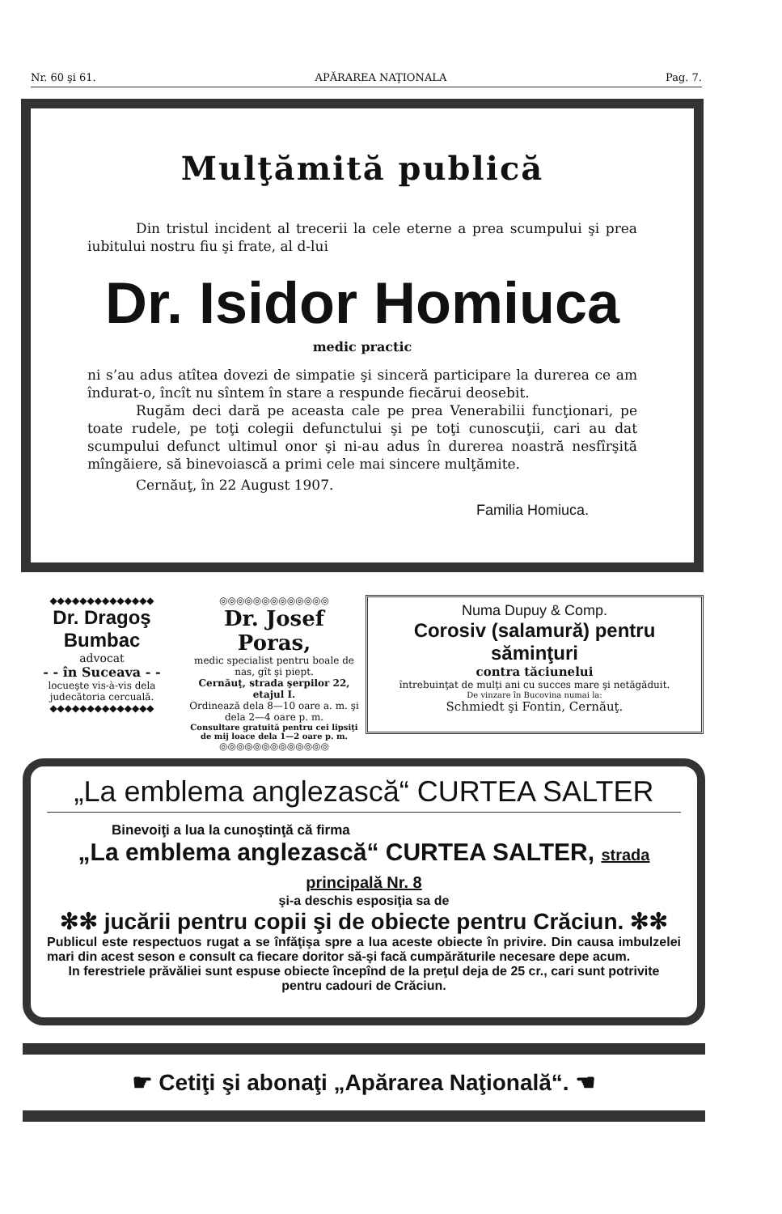Nr. 60 şi 61. APĂRAREA NAŢIONALA Pag. 7.
Mulţămită publică
Din tristul incident al trecerii la cele eterne a prea scumpului şi prea iubitului nostru fiu şi frate, al d-lui
Dr. Isidor Homiuca
medic practic
ni s’au adus atîtea dovezi de simpatie şi sinceră participare la durerea ce am îndurat-o, încît nu sîntem în stare a respunde fiecărui deosebit.
Rugăm deci dară pe aceasta cale pe prea Venerabilii funcţionari, pe toate rudele, pe toţi colegii defunctului şi pe toţi cunoscuţii, cari au dat scumpului defunct ultimul onor şi ni-au adus în durerea noastră nesfîrşită mîngăiere, să binevoiască a primi cele mai sincere mulţămite.
Cernăuţ, în 22 August 1907.
Familia Homiuca.
◆◆◆◆◆◆◆◆◆◆◆◆◆◆
Dr. Dragoş Bumbac
advocat
- - în Suceava - -
locueşte vis-à-vis dela judecătoria cercuală.
◆◆◆◆◆◆◆◆◆◆◆◆◆◆
◎◎◎◎◎◎◎◎◎◎◎◎◎
Dr. Josef Poras,
medic specialist pentru boale de nas, gît şi piept.
Cernăuţ, strada şerpilor 22, etajul I.
Ordinează dela 8—10 oare a. m. şi dela 2—4 oare p. m.
Consultare gratuită pentru cei lipsiţi de mij loace dela 1—2 oare p. m.
◎◎◎◎◎◎◎◎◎◎◎◎◎
Numa Dupuy & Comp.
Corosiv (salamură) pentru săminţuri
contra tăciunelui
întrebuinţat de mulţi ani cu succes mare şi netăgăduit.
De vinzare în Bucovina numai la:
Schmiedt şi Fontin, Cernăuţ.
„La emblema anglezască“ CURTEA SALTER
Binevoiţi a lua la cunoştinţă că firma
„La emblema anglezască“ CURTEA SALTER, strada principală Nr. 8
şi-a deschis esposiţia sa de
✻✻ jucării pentru copii şi de obiecte pentru Crăciun. ✻✻
Publicul este respectuos rugat a se înfăţişa spre a lua aceste obiecte în privire. Din causa imbulzelei mari din acest seson e consult ca fiecare doritor să-şi facă cumpărăturile necesare depe acum.
In ferestriele prăvăliei sunt espuse obiecte începînd de la preţul deja de 25 cr., cari sunt potrivite pentru cadouri de Crăciun.
☛ Cetiţi şi abonaţi „Apărarea Naţională“. ☚